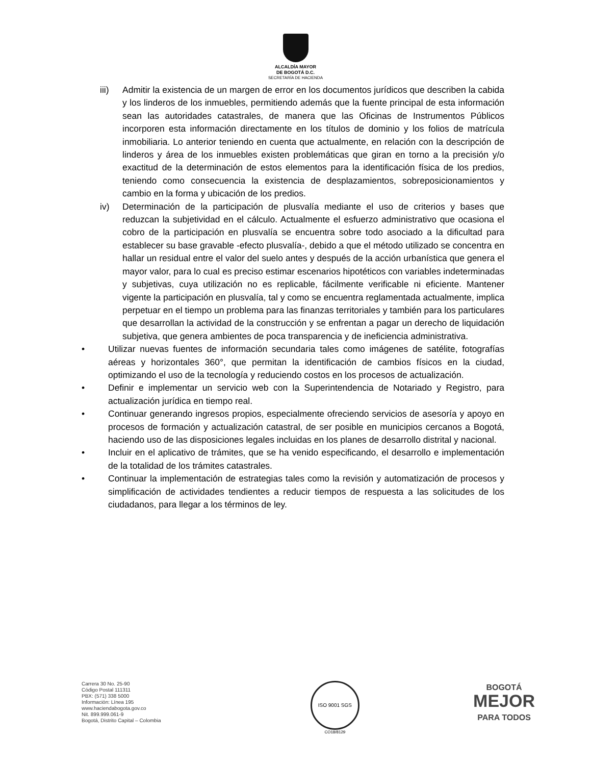ALCALDÍA MAYOR
DE BOGOTÁ D.C.
SECRETARÍA DE HACIENDA
iii) Admitir la existencia de un margen de error en los documentos jurídicos que describen la cabida y los linderos de los inmuebles, permitiendo además que la fuente principal de esta información sean las autoridades catastrales, de manera que las Oficinas de Instrumentos Públicos incorporen esta información directamente en los títulos de dominio y los folios de matrícula inmobiliaria. Lo anterior teniendo en cuenta que actualmente, en relación con la descripción de linderos y área de los inmuebles existen problemáticas que giran en torno a la precisión y/o exactitud de la determinación de estos elementos para la identificación física de los predios, teniendo como consecuencia la existencia de desplazamientos, sobreposicionamientos y cambio en la forma y ubicación de los predios.
iv) Determinación de la participación de plusvalía mediante el uso de criterios y bases que reduzcan la subjetividad en el cálculo. Actualmente el esfuerzo administrativo que ocasiona el cobro de la participación en plusvalía se encuentra sobre todo asociado a la dificultad para establecer su base gravable -efecto plusvalía-, debido a que el método utilizado se concentra en hallar un residual entre el valor del suelo antes y después de la acción urbanística que genera el mayor valor, para lo cual es preciso estimar escenarios hipotéticos con variables indeterminadas y subjetivas, cuya utilización no es replicable, fácilmente verificable ni eficiente. Mantener vigente la participación en plusvalía, tal y como se encuentra reglamentada actualmente, implica perpetuar en el tiempo un problema para las finanzas territoriales y también para los particulares que desarrollan la actividad de la construcción y se enfrentan a pagar un derecho de liquidación subjetiva, que genera ambientes de poca transparencia y de ineficiencia administrativa.
• Utilizar nuevas fuentes de información secundaria tales como imágenes de satélite, fotografías aéreas y horizontales 360°, que permitan la identificación de cambios físicos en la ciudad, optimizando el uso de la tecnología y reduciendo costos en los procesos de actualización.
• Definir e implementar un servicio web con la Superintendencia de Notariado y Registro, para actualización jurídica en tiempo real.
• Continuar generando ingresos propios, especialmente ofreciendo servicios de asesoría y apoyo en procesos de formación y actualización catastral, de ser posible en municipios cercanos a Bogotá, haciendo uso de las disposiciones legales incluidas en los planes de desarrollo distrital y nacional.
• Incluir en el aplicativo de trámites, que se ha venido especificando, el desarrollo e implementación de la totalidad de los trámites catastrales.
• Continuar la implementación de estrategias tales como la revisión y automatización de procesos y simplificación de actividades tendientes a reducir tiempos de respuesta a las solicitudes de los ciudadanos, para llegar a los términos de ley.
Carrera 30 No. 25-90
Código Postal 111311
PBX: (571) 338 5000
Información: Línea 195
www.haciendabogota.gov.co
Nit. 899.999.061-9
Bogotá, Distrito Capital – Colombia
ISO 9001 SGS
CO18/8129
BOGOTÁ
MEJOR
PARA TODOS